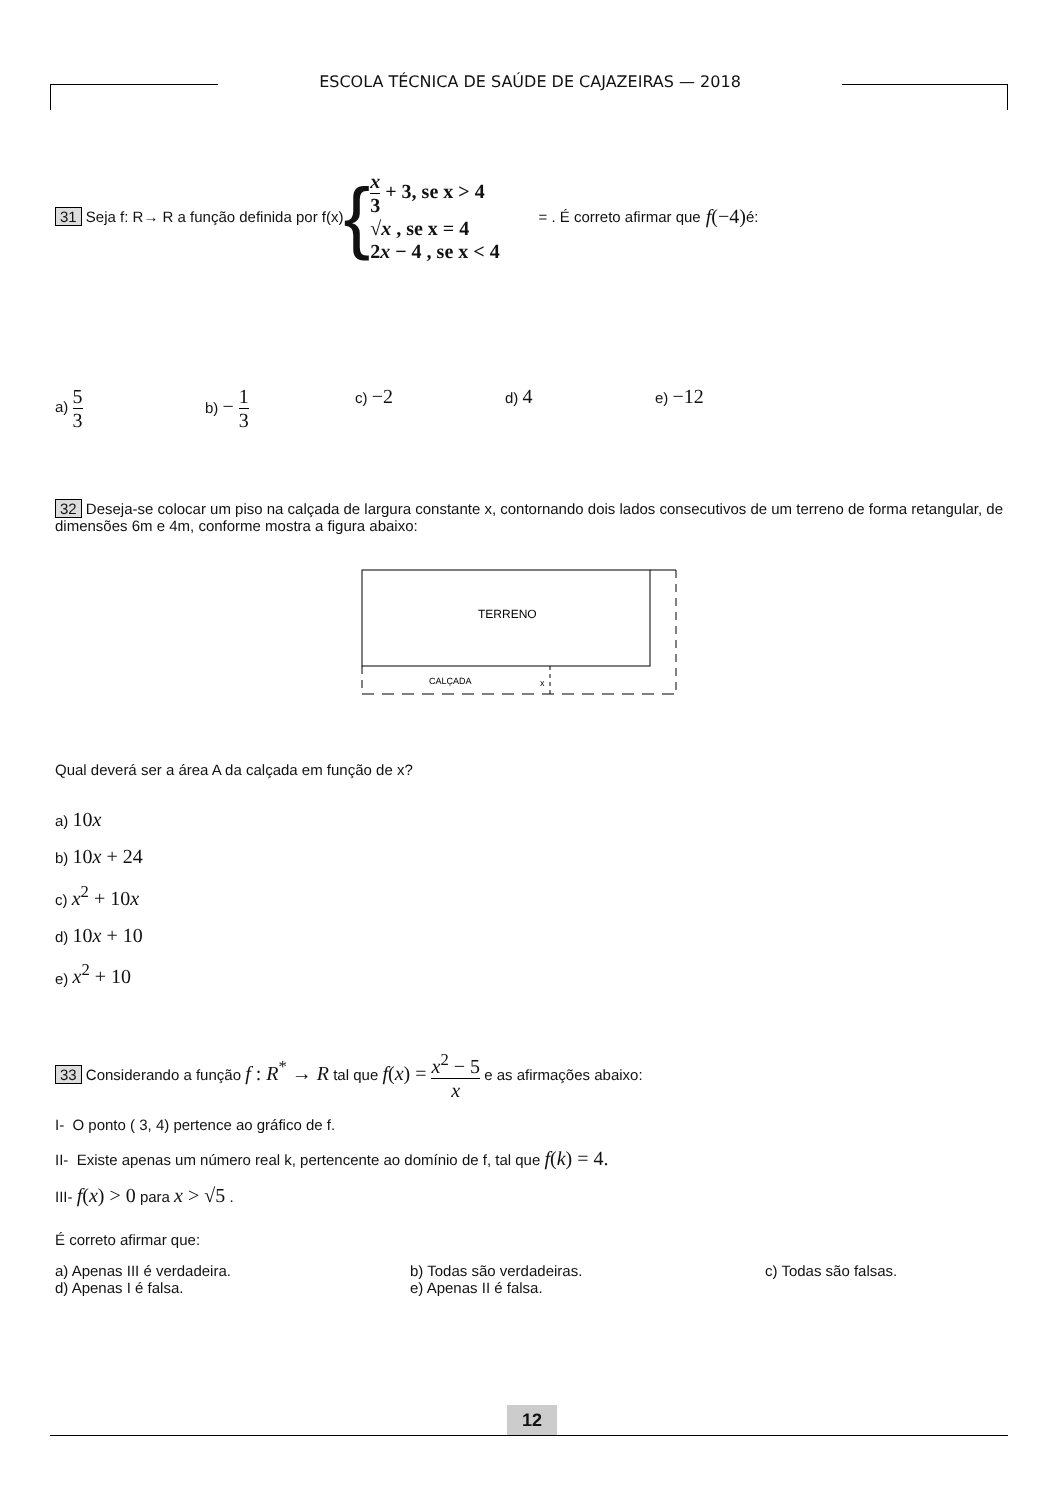ESCOLA TÉCNICA DE SAÚDE DE CAJAZEIRAS — 2018
31 Seja f: R→ R a função definida por f(x) {
x 3 + 3, se x > 4
√x , se x = 4
2x − 4 , se x < 4
= . É correto afirmar que f(−4) é:
a) 5 3
b) − 1 3
c) −2
d) 4
e) −12
32 Deseja-se colocar um piso na calçada de largura constante x, contornando dois lados consecutivos de um terreno de forma retangular, de dimensões 6m e 4m, conforme mostra a figura abaixo:
TERRENO
CALÇADA
x
Qual deverá ser a área A da calçada em função de x?
a) 10x
b) 10x + 24
c) x<sup>2</sup> + 10x
d) 10x + 10
e) x<sup>2</sup> + 10
33 Considerando a função f : R<sup>*</sup> → R tal que f(x) = x<sup>2</sup> − 5 x e as afirmações abaixo:
I- O ponto ( 3, 4) pertence ao gráfico de f.
II- Existe apenas um número real k, pertencente ao domínio de f, tal que f(k) = 4.
III- f(x) > 0 para x > √5 .
É correto afirmar que:
a) Apenas III é verdadeira. b) Todas são verdadeiras. c) Todas são falsas.
d) Apenas I é falsa. e) Apenas II é falsa.
12